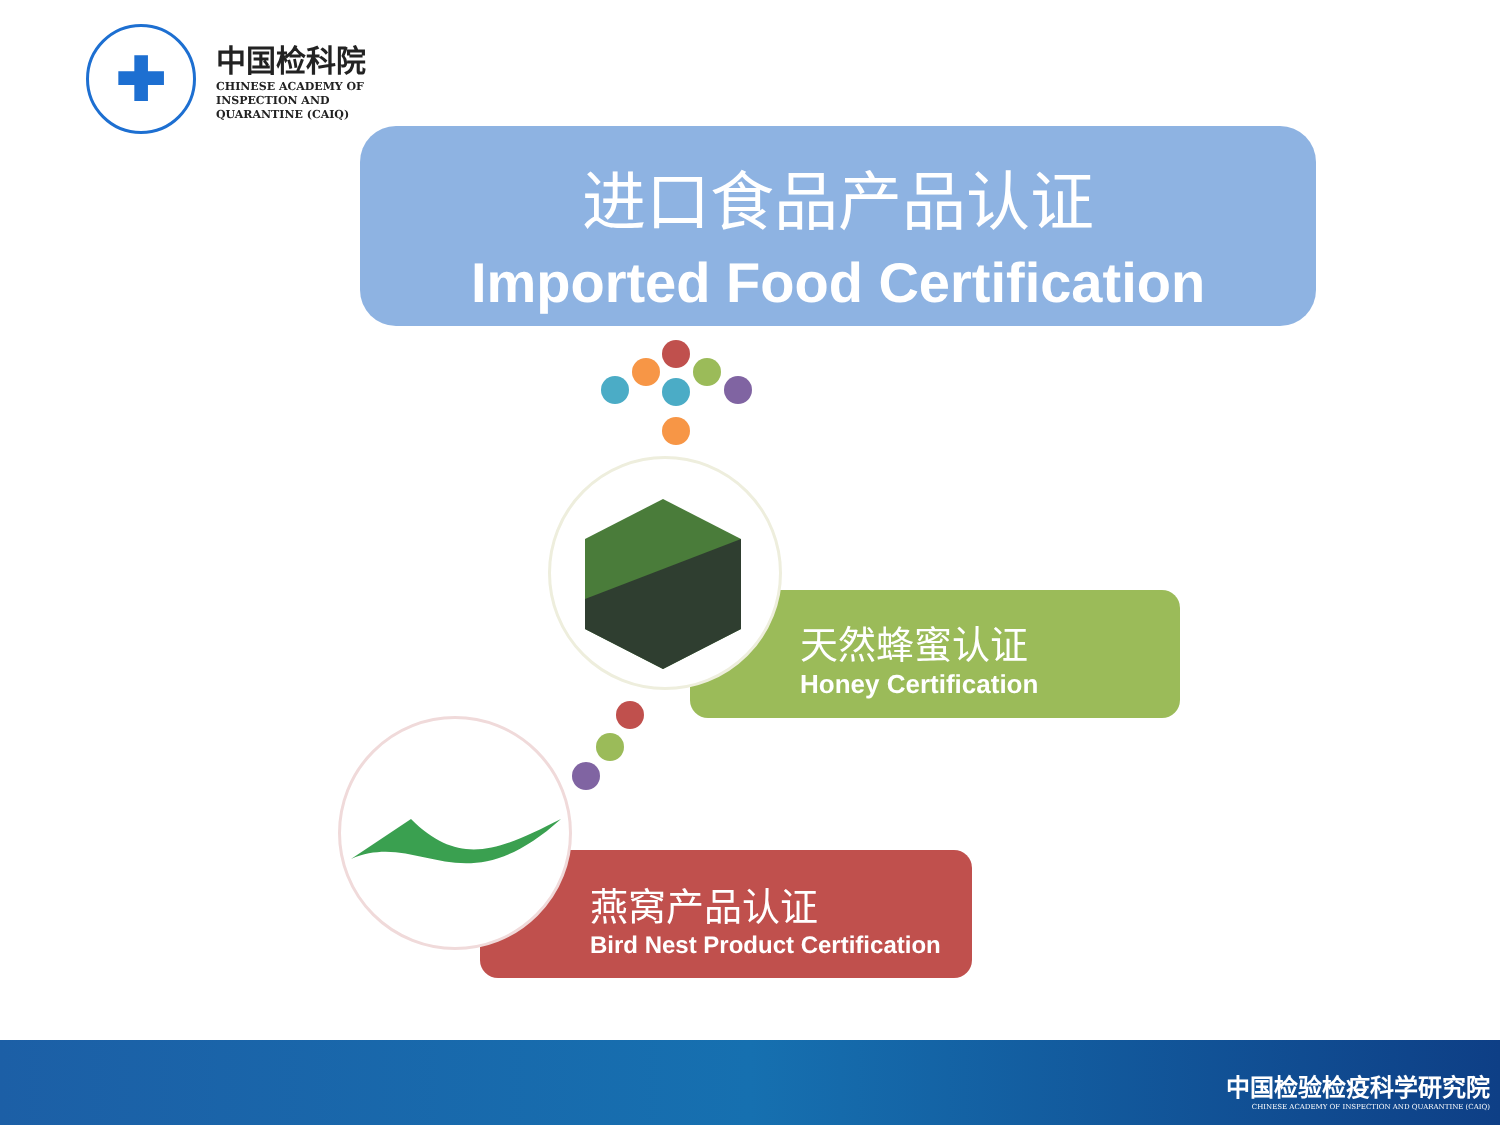✚
中国检科院
CHINESE ACADEMY OF
INSPECTION AND
QUARANTINE (CAIQ)
进口食品产品认证
Imported Food Certification
天然蜂蜜认证
Honey Certification
燕窝产品认证
Bird Nest Product Certification
中国检验检疫科学研究院
CHINESE ACADEMY OF INSPECTION AND QUARANTINE (CAIQ)